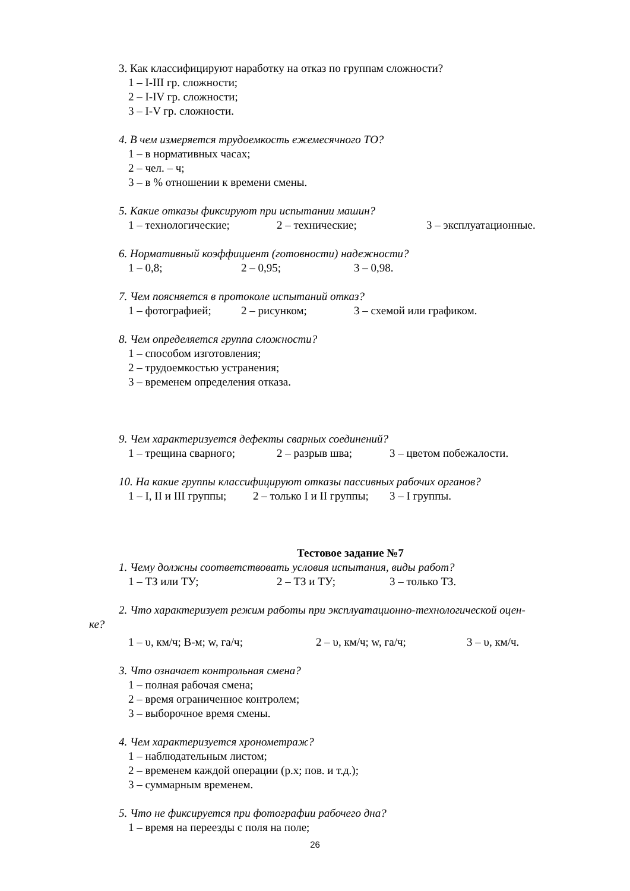3. Как классифицируют наработку на отказ по группам сложности?
1 – I-III гр. сложности;
2 – I-IV гр. сложности;
3 – I-V гр. сложности.
4. В чем измеряется трудоемкость ежемесячного ТО?
1 – в нормативных часах;
2 – чел. – ч;
3 – в % отношении к времени смены.
5. Какие отказы фиксируют при испытании машин?
1 – технологические; 2 – технические; 3 – эксплуатационные.
6. Нормативный коэффициент (готовности) надежности?
1 – 0,8; 2 – 0,95; 3 – 0,98.
7. Чем поясняется в протоколе испытаний отказ?
1 – фотографией; 2 – рисунком; 3 – схемой или графиком.
8. Чем определяется группа сложности?
1 – способом изготовления;
2 – трудоемкостью устранения;
3 – временем определения отказа.
9. Чем характеризуется дефекты сварных соединений?
1 – трещина сварного; 2 – разрыв шва; 3 – цветом побежалости.
10. На какие группы классифицируют отказы пассивных рабочих органов?
1 – I, II и III группы; 2 – только I и II группы; 3 – I группы.
Тестовое задание №7
1. Чему должны соответствовать условия испытания, виды работ?
1 – ТЗ или ТУ; 2 – ТЗ и ТУ; 3 – только ТЗ.
2. Что характеризует режим работы при эксплуатационно-технологической оцен-
ке?
1 – υ, км/ч; В-м; w, га/ч; 2 – υ, км/ч; w, га/ч; 3 – υ, км/ч.
3. Что означает контрольная смена?
1 – полная рабочая смена;
2 – время ограниченное контролем;
3 – выборочное время смены.
4. Чем характеризуется хронометраж?
1 – наблюдательным листом;
2 – временем каждой операции (р.х; пов. и т.д.);
3 – суммарным временем.
5. Что не фиксируется при фотографии рабочего дна?
1 – время на переезды с поля на поле;
26